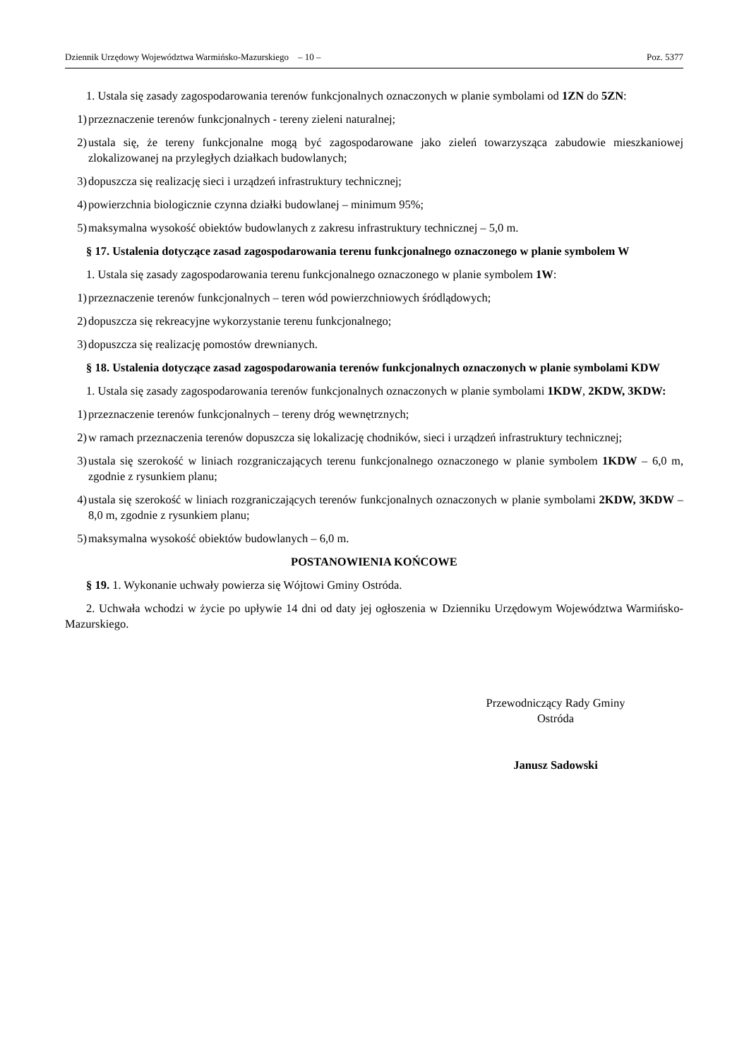Dziennik Urzędowy Województwa Warmińsko-Mazurskiego – 10 – Poz. 5377
1. Ustala się zasady zagospodarowania terenów funkcjonalnych oznaczonych w planie symbolami od 1ZN do 5ZN:
1) przeznaczenie terenów funkcjonalnych - tereny zieleni naturalnej;
2) ustala się, że tereny funkcjonalne mogą być zagospodarowane jako zieleń towarzysząca zabudowie mieszkaniowej zlokalizowanej na przyległych działkach budowlanych;
3) dopuszcza się realizację sieci i urządzeń infrastruktury technicznej;
4) powierzchnia biologicznie czynna działki budowlanej – minimum 95%;
5) maksymalna wysokość obiektów budowlanych z zakresu infrastruktury technicznej – 5,0 m.
§ 17. Ustalenia dotyczące zasad zagospodarowania terenu funkcjonalnego oznaczonego w planie symbolem W
1. Ustala się zasady zagospodarowania terenu funkcjonalnego oznaczonego w planie symbolem 1W:
1) przeznaczenie terenów funkcjonalnych – teren wód powierzchniowych śródlądowych;
2) dopuszcza się rekreacyjne wykorzystanie terenu funkcjonalnego;
3) dopuszcza się realizację pomostów drewnianych.
§ 18. Ustalenia dotyczące zasad zagospodarowania terenów funkcjonalnych oznaczonych w planie symbolami KDW
1. Ustala się zasady zagospodarowania terenów funkcjonalnych oznaczonych w planie symbolami 1KDW, 2KDW, 3KDW:
1) przeznaczenie terenów funkcjonalnych – tereny dróg wewnętrznych;
2) w ramach przeznaczenia terenów dopuszcza się lokalizację chodników, sieci i urządzeń infrastruktury technicznej;
3) ustala się szerokość w liniach rozgraniczających terenu funkcjonalnego oznaczonego w planie symbolem 1KDW – 6,0 m, zgodnie z rysunkiem planu;
4) ustala się szerokość w liniach rozgraniczających terenów funkcjonalnych oznaczonych w planie symbolami 2KDW, 3KDW – 8,0 m, zgodnie z rysunkiem planu;
5) maksymalna wysokość obiektów budowlanych – 6,0 m.
POSTANOWIENIA KOŃCOWE
§ 19. 1. Wykonanie uchwały powierza się Wójtowi Gminy Ostróda.
2. Uchwała wchodzi w życie po upływie 14 dni od daty jej ogłoszenia w Dzienniku Urzędowym Województwa Warmińsko-Mazurskiego.
Przewodniczący Rady Gminy
Ostróda
Janusz Sadowski